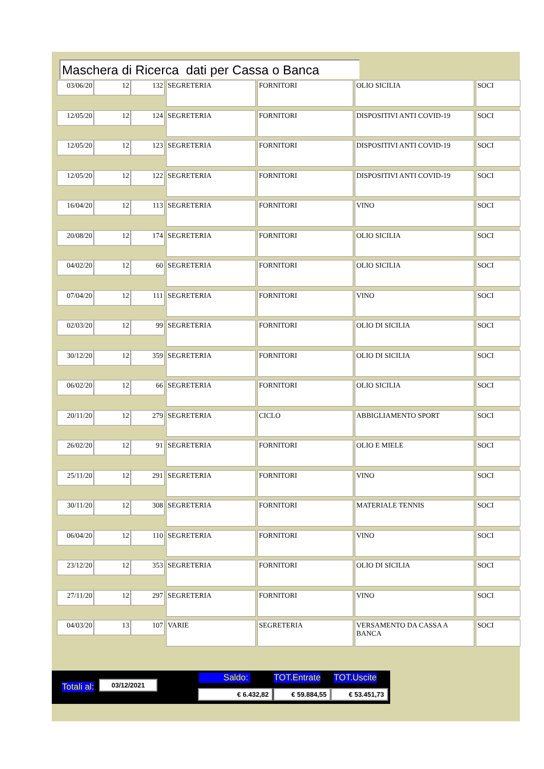Maschera di Ricerca dati per Cassa o Banca
| 03/06/20 | 12 | 132 | SEGRETERIA | FORNITORI | OLIO SICILIA | SOCI |
| 12/05/20 | 12 | 124 | SEGRETERIA | FORNITORI | DISPOSITIVI ANTI COVID-19 | SOCI |
| 12/05/20 | 12 | 123 | SEGRETERIA | FORNITORI | DISPOSITIVI ANTI COVID-19 | SOCI |
| 12/05/20 | 12 | 122 | SEGRETERIA | FORNITORI | DISPOSITIVI ANTI COVID-19 | SOCI |
| 16/04/20 | 12 | 113 | SEGRETERIA | FORNITORI | VINO | SOCI |
| 20/08/20 | 12 | 174 | SEGRETERIA | FORNITORI | OLIO SICILIA | SOCI |
| 04/02/20 | 12 | 60 | SEGRETERIA | FORNITORI | OLIO SICILIA | SOCI |
| 07/04/20 | 12 | 111 | SEGRETERIA | FORNITORI | VINO | SOCI |
| 02/03/20 | 12 | 99 | SEGRETERIA | FORNITORI | OLIO DI SICILIA | SOCI |
| 30/12/20 | 12 | 359 | SEGRETERIA | FORNITORI | OLIO DI SICILIA | SOCI |
| 06/02/20 | 12 | 66 | SEGRETERIA | FORNITORI | OLIO SICILIA | SOCI |
| 20/11/20 | 12 | 279 | SEGRETERIA | CICLO | ABBIGLIAMENTO SPORT | SOCI |
| 26/02/20 | 12 | 91 | SEGRETERIA | FORNITORI | OLIO E MIELE | SOCI |
| 25/11/20 | 12 | 291 | SEGRETERIA | FORNITORI | VINO | SOCI |
| 30/11/20 | 12 | 308 | SEGRETERIA | FORNITORI | MATERIALE TENNIS | SOCI |
| 06/04/20 | 12 | 110 | SEGRETERIA | FORNITORI | VINO | SOCI |
| 23/12/20 | 12 | 353 | SEGRETERIA | FORNITORI | OLIO DI SICILIA | SOCI |
| 27/11/20 | 12 | 297 | SEGRETERIA | FORNITORI | VINO | SOCI |
| 04/03/20 | 13 | 107 | VARIE | SEGRETERIA | VERSAMENTO DA CASSA A BANCA | SOCI |
Totali al: 03/12/2021 Saldo: TOT.Entrate TOT.Uscite
€ 6.432,82 € 59.884,55 € 53.451,73